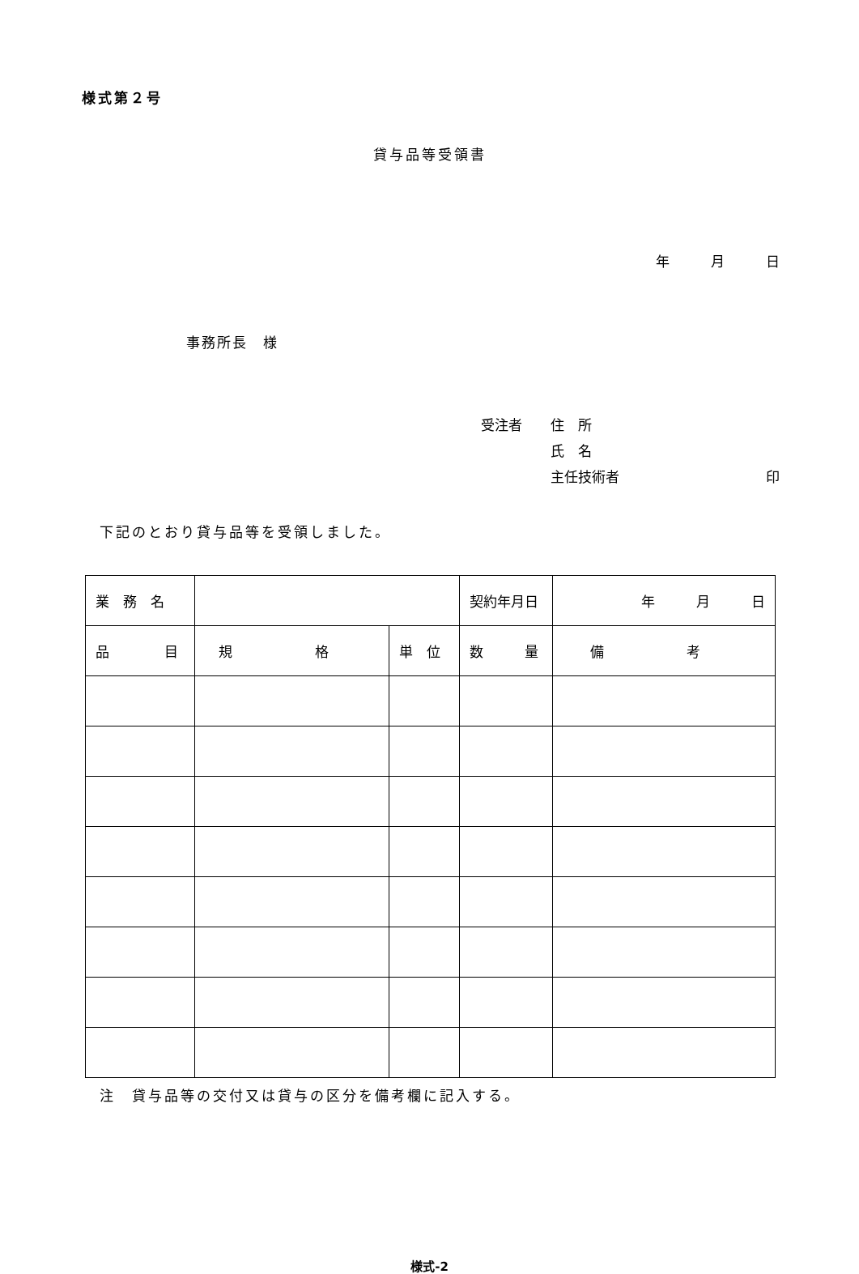様式第２号
貸与品等受領書
年　　　月　　　日
事務所長　様
受注者 住　所
氏　名
主任技術者 印
下記のとおり貸与品等を受領しました。
| 業 務 名 | | | 契約年月日 | 年 月 日 |
| 品 目 | 規 格 | 単 位 | 数 量 | 備 考 |
注　貸与品等の交付又は貸与の区分を備考欄に記入する。
様式-2